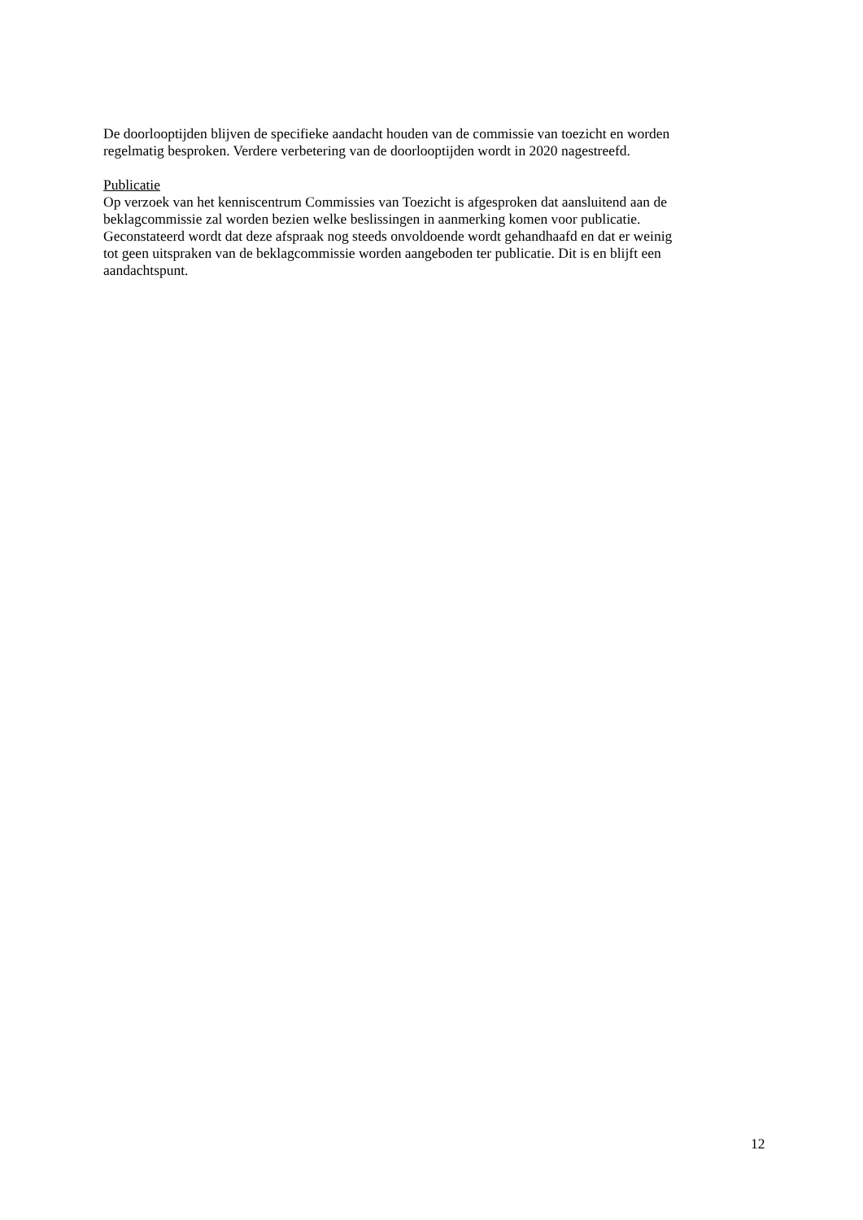De doorlooptijden blijven de specifieke aandacht houden van de commissie van toezicht en worden
regelmatig besproken. Verdere verbetering van de doorlooptijden wordt in 2020 nagestreefd.
Publicatie
Op verzoek van het kenniscentrum Commissies van Toezicht is afgesproken dat aansluitend aan de
beklagcommissie zal worden bezien welke beslissingen in aanmerking komen voor publicatie.
Geconstateerd wordt dat deze afspraak nog steeds onvoldoende wordt gehandhaafd en dat er weinig
tot geen uitspraken van de beklagcommissie worden aangeboden ter publicatie. Dit is en blijft een
aandachtspunt.
12